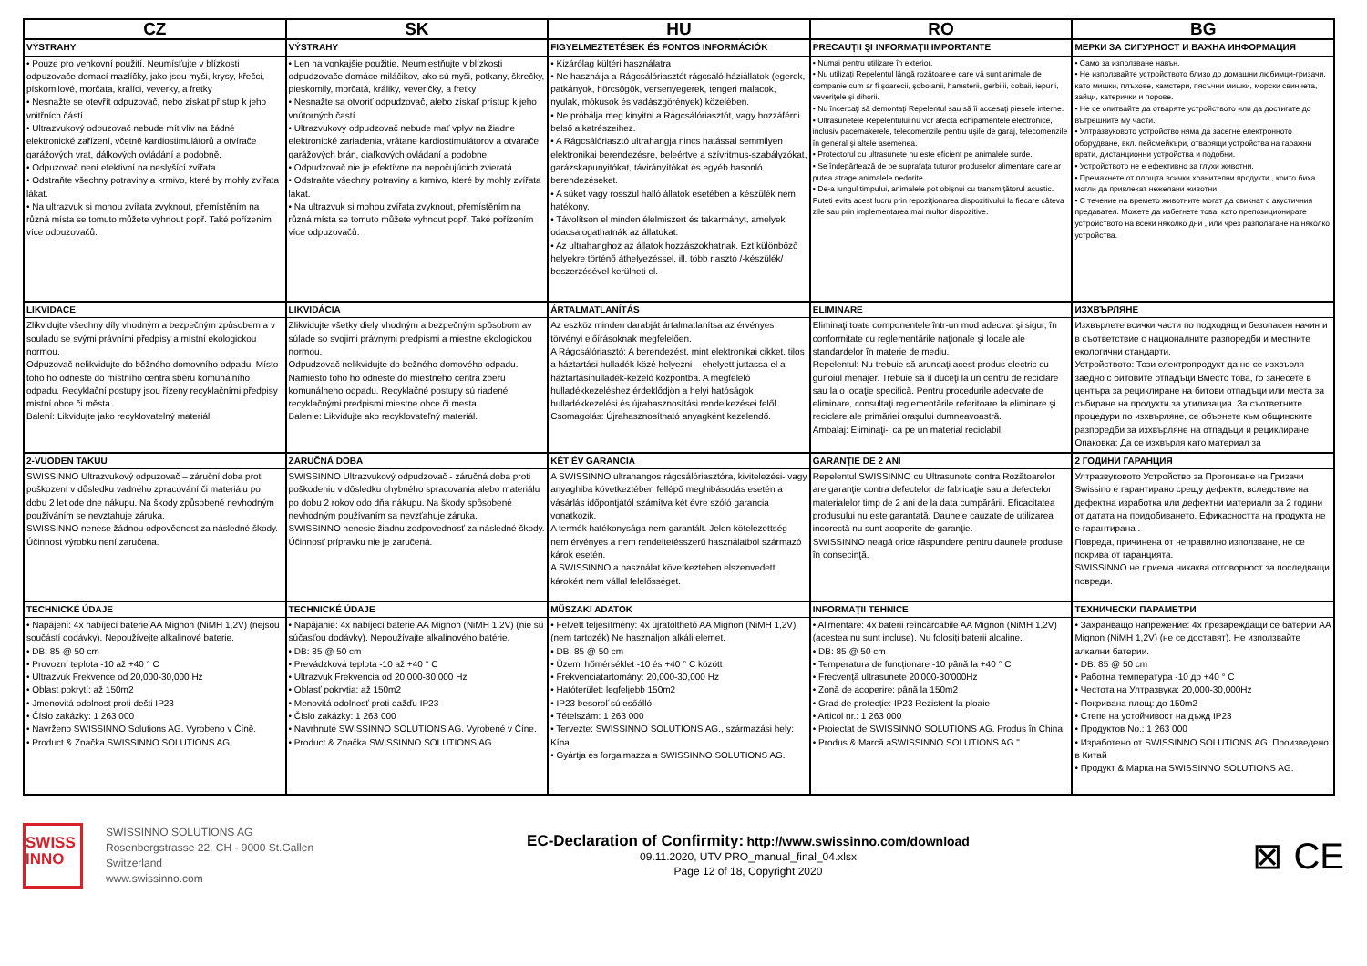| CZ | SK | HU | RO | BG |
| --- | --- | --- | --- | --- |
| VÝSTRAHY | VÝSTRAHY | FIGYELMEZTETÉSEK ÉS FONTOS INFORMÁCIÓK | PRECAUŢII ŞI INFORMAŢII IMPORTANTE | МЕРКИ ЗА СИГУРНОСТ И ВАЖНА ИНФОРМАЦИЯ |
| • Pouze pro venkovní použití. Neumísťujte v blízkosti odpuzovače domací mazlíčky, jako jsou myši, krysy, křečci, pískomilové, morčata, králíci, veverky, a fretky • Nesnažte se otevřít odpuzovač, nebo získat přístup k jeho vnitřních částí. • Ultrazvukový odpuzovač nebude mít vliv na žádné elektronické zařízení, včetně kardiostimulátorů a otvírače garážových vrat, dálkových ovládání a podobně. • Odpuzovač není efektivní na neslyšící zvířata. • Odstraňte všechny potraviny a krmivo, které by mohly zvířata lákat. • Na ultrazvuk si mohou zvířata zvyknout, přemístěním na různá místa se tomuto můžete vyhnout popř. Také pořízením více odpuzovačů. | • Len na vonkajšie použitie. Neumiestňujte v blízkosti odpudzovače domáce miláčikov, ako sú myši, potkany, škrečky, pieskomily, morčatá, králiky, veveričky, a fretky • Nesnažte sa otvoriť odpudzovač, alebo získať prístup k jeho vnútorných častí. • Ultrazvukový odpudzovač nebude mať vplyv na žiadne elektronické zariadenia, vrátane kardiostimulátorov a otvárače garážových brán, diaľkových ovládaní a podobne. • Odpudzovač nie je efektívne na nepočujúcich zvieratá. • Odstraňte všechny potraviny a krmivo, které by mohly zvířata lákat. • Na ultrazvuk si mohou zvířata zvyknout, přemístěním na různá místa se tomuto můžete vyhnout popř. Také pořízením více odpuzovačů. | • Kizárólag kültéri használatra • Ne használja a Rágcsálóriasztót rágcsáló háziállatok (egerek, patkányok, hörcsögök, versenyegerek, tengeri malacok, nyulak, mókusok és vadászgörények) közelében. • Ne próbálja meg kinyitni a Rágcsálóriasztót, vagy hozzáférni belső alkatrészeihez. • A Rágcsálóriasztó ultrahangja nincs hatással semmilyen elektronikai berendezésre, beleértve a szívritmus-szabályzókat, garázskapunyitókat, távirányítókat és egyéb hasonló berendezéseket. • A süket vagy rosszul halló állatok esetében a készülék nem hatékony. • Távolítson el minden élelmiszert és takarmányt, amelyek odacsalogathatnák az állatokat. • Az ultrahanghoz az állatok hozzászokhatnak. Ezt különböző helyekre történő áthelyezéssel, ill. több riasztó /-készülék/ beszerzésével kerülheti el. | • Numai pentru utilizare în exterior. • Nu utilizaţi Repelentul lângă rozătoarele care vă sunt animale de companie cum ar fi şoarecii, şobolanii, hamsterii, gerbilii, cobaii, iepurii, veveriţele şi dihorii. • Nu încercaţi să demontaţi Repelentul sau să îi accesaţi piesele interne. • Ultrasunetele Repelentului nu vor afecta echipamentele electronice, inclusiv pacemakerele, telecomenzile pentru uşile de garaj, telecomenzile în general şi altele asemenea. • Protectorul cu ultrasunete nu este eficient pe animalele surde. • Se îndepărtează de pe suprafaţa tuturor produselor alimentare care ar putea atrage animalele nedorite. • De-a lungul timpului, animalele pot obişnui cu transmiţătorul acustic. Puteti evita acest lucru prin repoziţionarea dispozitivului la fiecare câteva zile sau prin implementarea mai multor dispozitive. | • Само за използване навън. • Не използвайте устройството близо до домашни любимци-гризачи, като мишки, плъхове, хамстери, пясъчни мишки, морски свинчета, зайци, катерички и порове. • Не се опитвайте да отваряте устройството или да достигате до вътрешните му части. • Ултразвуковото устройство няма да засегне електронното оборудване, вкл. пейсмейкъри, отварящи устройства на гаражни врати, дистанционни устройства и подобни. • Устройството не е ефективно за глухи животни. • Премахнете от площта всички хранителни продукти , които биха могли да привлекат нежелани животни. • С течение на времето животните могат да свикнат с акустичния предавател. Можете да избегнете това, като препозиционирате устройството на всеки няколко дни , или чрез разполагане на няколко устройства. |
| LIKVIDACE | LIKVIDÁCIA | ÁRTALMATLANÍTÁS | ELIMINARE | ИЗХВЪРЛЯНЕ |
| Zlikvidujte všechny díly vhodným a bezpečným způsobem a v souladu se svými právními předpisy a místní ekologickou normou. Odpuzovač nelikvidujte do běžného domovního odpadu. Místo toho ho odneste do místního centra sběru komunálního odpadu. Recyklační postupy jsou řízeny recyklačními předpisy místní obce či města. Balení: Likvidujte jako recyklovatelný materiál. | Zlikvidujte všetky diely vhodným a bezpečným spôsobom av súlade so svojimi právnymi predpismi a miestne ekologickou normou. Odpudzovač nelikvidujte do bežného domového odpadu. Namiesto toho ho odneste do miestneho centra zberu komunálneho odpadu. Recyklačné postupy sú riadené recyklačnými predpismi miestne obce či mesta. Balenie: Likvidujte ako recyklovateľný materiál. | Az eszköz minden darabját ártalmatlanítsa az érvényes törvényi előírásoknak megfelelően. A Rágcsálóriasztó: A berendezést, mint elektronikai cikket, tilos a háztartási hulladék közé helyezni – ehelyett juttassa el a háztartásihulladék-kezelő központba. A megfelelő hulladékkezeléshez érdeklődjön a helyi hatóságok hulladékkezelési és újrahasznosítási rendelkezései felől. Csomagolás: Újrahasznosítható anyagként kezelendő. | Eliminaţi toate componentele într-un mod adecvat şi sigur, în conformitate cu reglementările naţionale şi locale ale standardelor în materie de mediu. Repelentul: Nu trebuie să aruncaţi acest produs electric cu gunoiul menajer. Trebuie să îl duceţi la un centru de reciclare sau la o locaţie specifică. Pentru procedurile adecvate de eliminare, consultaţi reglementările referitoare la eliminare şi reciclare ale primăriei oraşului dumneavoastră. Ambalaj: Eliminaţi-l ca pe un material reciclabil. | Изхвърлете всички части по подходящ и безопасен начин и в съответствие с националните разпоредби и местните екологични стандарти. Устройството: Този електропродукт да не се изхвърля заедно с битовите отпадъци Вместо това, го занесете в центъра за рециклиране на битови отпадъци или места за събиране на продукти за утилизация. За съответните процедури по изхвърляне, се обърнете към общинските разпоредби за изхвърляне на отпадъци и рециклиране. Опаковка: Да се изхвърля като материал за |
| 2-VUODEN TAKUU | ZARUČNÁ DOBA | KÉT ÉV GARANCIA | GARANŢIE DE 2 ANI | 2 ГОДИНИ ГАРАНЦИЯ |
| SWISSINNO Ultrazvukový odpuzovač – záruční doba proti poškození v důsledku vadného zpracování či materiálu po dobu 2 let ode dne nákupu. Na škody způsobené nevhodným používáním se nevztahuje záruka. SWISSINNO nenese žádnou odpovědnost za následné škody. Účinnost výrobku není zaručena. | SWISSINNO Ultrazvukový odpudzovač - záručná doba proti poškodeniu v dôsledku chybného spracovania alebo materiálu po dobu 2 rokov odo dňa nákupu. Na škody spôsobené nevhodným používaním sa nevzťahuje záruka. SWISSINNO nenesie žiadnu zodpovednosť za následné škody. Účinnosť prípravku nie je zaručená. | A SWISSINNO ultrahangos rágcsálóriasztóra, kivitelezési- vagy anyaghiba következtében fellépő meghibásodás esetén a vásárlás időpontjától számítva két évre szóló garancia vonatkozik. A termék hatékonysága nem garantált. Jelen kötelezettség nem érvényes a nem rendeltetésszerű használatból származó károk esetén. A SWISSINNO a használat következtében elszenvedett károkért nem vállal felelősséget. | Repelentul SWISSINNO cu Ultrasunete contra Rozătoarelor are garanţie contra defectelor de fabricaţie sau a defectelor materialelor timp de 2 ani de la data cumpărării. Eficacitatea produsului nu este garantată. Daunele cauzate de utilizarea incorectă nu sunt acoperite de garanţie. SWISSINNO neagă orice răspundere pentru daunele produse în consecinţă. | Ултразвуковото Устройство за Прогонване на Гризачи Swissino е гарантирано срещу дефекти, вследствие на дефектна изработка или дефектни материали за 2 години от датата на придобиването. Ефикасността на продукта не е гарантирана . Повреда, причинена от неправилно използване, не се покрива от гаранцията. SWISSINNO не приема никаква отговорност за последващи повреди. |
| TECHNICKÉ ÚDAJE | TECHNICKÉ ÚDAJE | MŰSZAKI ADATOK | INFORMAŢII TEHNICE | ТЕХНИЧЕСКИ ПАРАМЕТРИ |
| • Napájení: 4x nabíjecí baterie AA Mignon (NiMH 1,2V) (nejsou součástí dodávky). Nepoužívejte alkalinové baterie. • DB: 85 @ 50 cm • Provozní teplota -10 až +40 ° C • Ultrazvuk Frekvence od 20,000-30,000 Hz • Oblast pokrytí: až 150m2 • Jmenovitá odolnost proti dešti IP23 • Číslo zakázky: 1 263 000 • Navrženo SWISSINNO Solutions AG. Vyrobeno v Číně. • Product & Značka SWISSINNO SOLUTIONS AG. | • Napájanie: 4x nabíjecí baterie AA Mignon (NiMH 1,2V) (nie sú súčasťou dodávky). Nepoužívajte alkalinového batérie. • DB: 85 @ 50 cm • Prevádzková teplota -10 až +40 ° C • Ultrazvuk Frekvencia od 20,000-30,000 Hz • Oblasť pokrytia: až 150m2 • Menovitá odolnosť proti dažďu IP23 • Číslo zakázky: 1 263 000 • Navrhnuté SWISSINNO SOLUTIONS AG. Vyrobené v Číne. • Product & Značka SWISSINNO SOLUTIONS AG. | • Felvett teljesítmény: 4x újratölthető AA Mignon (NiMH 1,2V) (nem tartozék) Ne használjon alkáli elemet. • DB: 85 @ 50 cm • Üzemi hőmérséklet -10 és +40 ° C között • Frekvenciatartomány: 20,000-30,000 Hz • Hatóterület: legfeljebb 150m2 • IP23 besorol´sú esőálló • Tételszám: 1 263 000 • Tervezte: SWISSINNO SOLUTIONS AG., származási hely: Kína • Gyártja és forgalmazza a SWISSINNO SOLUTIONS AG. | • Alimentare: 4x baterii reîncărcabile AA Mignon (NiMH 1,2V) (acestea nu sunt incluse). Nu folosiți baterii alcaline. • DB: 85 @ 50 cm • Temperatura de funcționare -10 până la +40 ° C • Frecvență ultrasunete 20'000-30'000Hz • Zonă de acoperire: până la 150m2 • Grad de protecție: IP23 Rezistent la ploaie • Articol nr.: 1 263 000 • Proiectat de SWISSINNO SOLUTIONS AG. Produs în China. • Produs & Marcă aSWISSINNO SOLUTIONS AG." | • Захранващо напрежение: 4x презареждащи се батерии AA Mignon (NiMH 1,2V) (не се доставят). Не използвайте алкални батерии. • DB: 85 @ 50 cm • Работна температура -10 до +40 ° C • Честота на Ултразвука: 20,000-30,000Hz • Покривана площ: до 150m2 • Степе на устойчивост на дъжд IP23 • Продуктов No.: 1 263 000 • Изработено от SWISSINNO SOLUTIONS AG. Произведено в Китай • Продукт & Марка на SWISSINNO SOLUTIONS AG. |
SWISS
INNO
SWISSINNO SOLUTIONS AG
Rosenbergstrasse 22, CH - 9000 St.Gallen
Switzerland
www.swissinno.com
EC-Declaration of Confirmity: http://www.swissinno.com/download
09.11.2020, UTV PRO_manual_final_04.xlsx
Page 12 of 18, Copyright 2020
⊠ CE